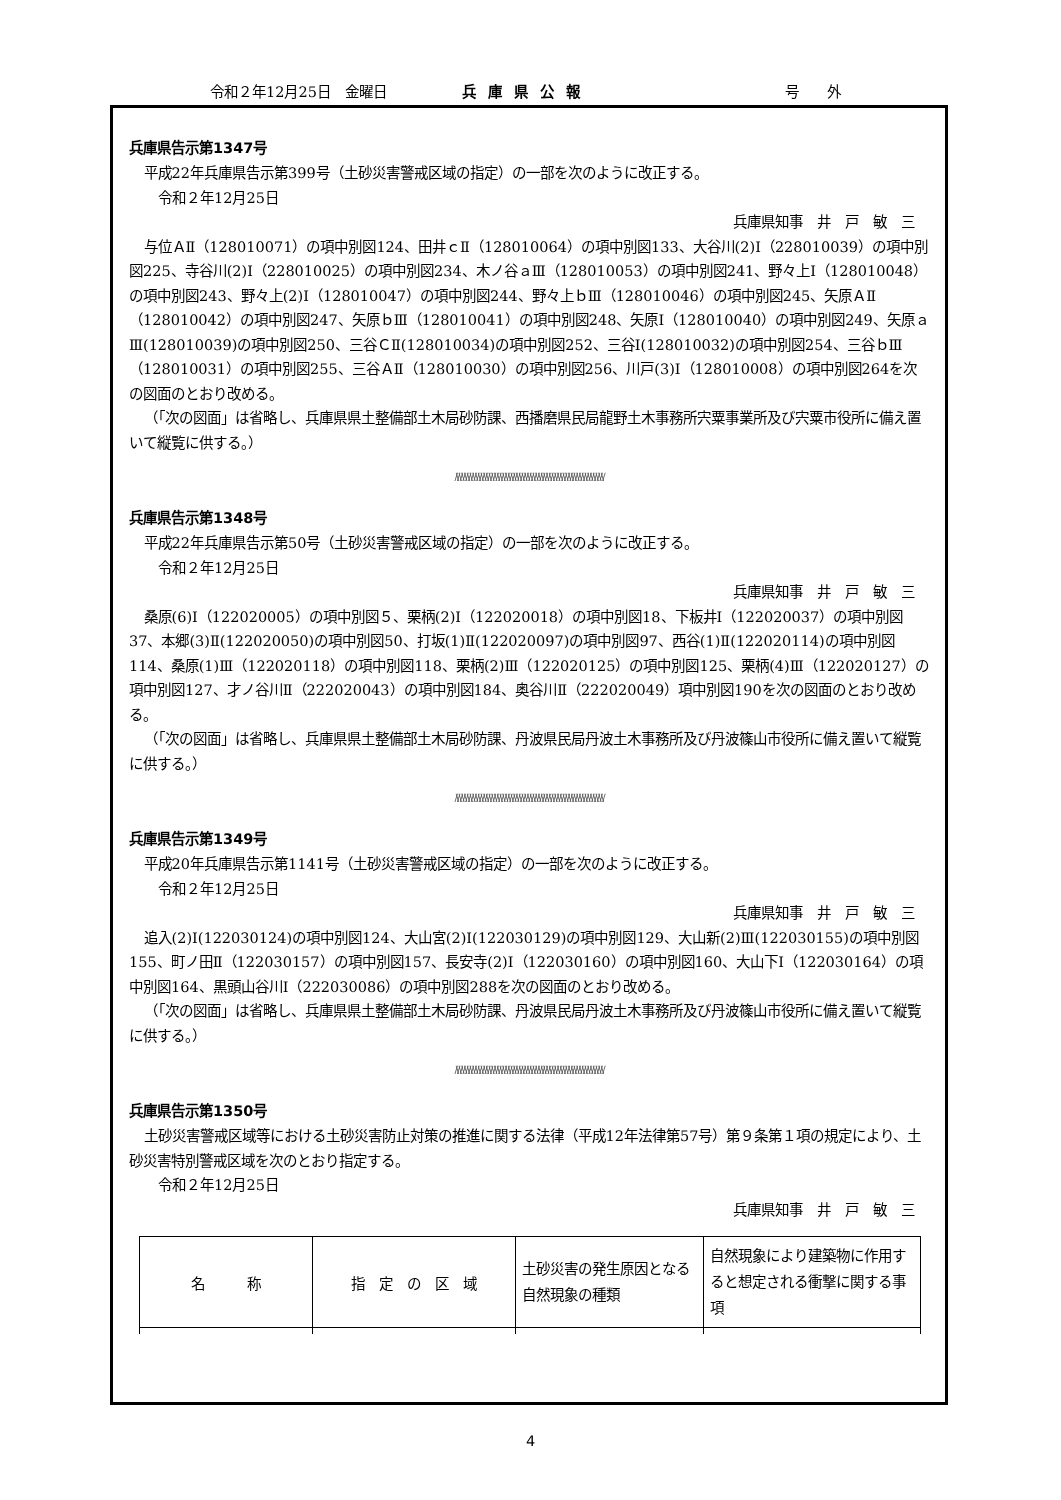令和２年12月25日　金曜日 兵庫県公報 号　　外
兵庫県告示第1347号
平成22年兵庫県告示第399号（土砂災害警戒区域の指定）の一部を次のように改正する。
令和２年12月25日
兵庫県知事　井　戸　敏　三
与位ＡⅡ（128010071）の項中別図124、田井ｃⅡ（128010064）の項中別図133、大谷川(2)Ⅰ（228010039）の項中別図225、寺谷川(2)Ⅰ（228010025）の項中別図234、木ノ谷ａⅢ（128010053）の項中別図241、野々上Ⅰ（128010048）の項中別図243、野々上(2)Ⅰ（128010047）の項中別図244、野々上ｂⅢ（128010046）の項中別図245、矢原ＡⅡ（128010042）の項中別図247、矢原ｂⅢ（128010041）の項中別図248、矢原Ⅰ（128010040）の項中別図249、矢原ａⅢ(128010039)の項中別図250、三谷ＣⅡ(128010034)の項中別図252、三谷Ⅰ(128010032)の項中別図254、三谷ｂⅢ（128010031）の項中別図255、三谷ＡⅡ（128010030）の項中別図256、川戸(3)Ⅰ（128010008）の項中別図264を次の図面のとおり改める。
（「次の図面」は省略し、兵庫県県土整備部土木局砂防課、西播磨県民局龍野土木事務所宍粟事業所及び宍粟市役所に備え置いて縦覧に供する。）
/\/\/\/\/\/\/\/\/\/\/\/\/\/\/\/\/\/\/\/\/\/\/\/\/\/\/\/\/\/\/\/\/\/\/\/\/\/\/\/\/\/\/\/\/\/\/\/\/\/\/\/\/\/\/
兵庫県告示第1348号
平成22年兵庫県告示第50号（土砂災害警戒区域の指定）の一部を次のように改正する。
令和２年12月25日
兵庫県知事　井　戸　敏　三
桑原(6)Ⅰ（122020005）の項中別図５、栗柄(2)Ⅰ（122020018）の項中別図18、下板井Ⅰ（122020037）の項中別図37、本郷(3)Ⅱ(122020050)の項中別図50、打坂(1)Ⅱ(122020097)の項中別図97、西谷(1)Ⅱ(122020114)の項中別図114、桑原(1)Ⅲ（122020118）の項中別図118、栗柄(2)Ⅲ（122020125）の項中別図125、栗柄(4)Ⅲ（122020127）の項中別図127、才ノ谷川Ⅱ（222020043）の項中別図184、奥谷川Ⅱ（222020049）項中別図190を次の図面のとおり改める。
（「次の図面」は省略し、兵庫県県土整備部土木局砂防課、丹波県民局丹波土木事務所及び丹波篠山市役所に備え置いて縦覧に供する。）
/\/\/\/\/\/\/\/\/\/\/\/\/\/\/\/\/\/\/\/\/\/\/\/\/\/\/\/\/\/\/\/\/\/\/\/\/\/\/\/\/\/\/\/\/\/\/\/\/\/\/\/\/\/\/
兵庫県告示第1349号
平成20年兵庫県告示第1141号（土砂災害警戒区域の指定）の一部を次のように改正する。
令和２年12月25日
兵庫県知事　井　戸　敏　三
追入(2)Ⅰ(122030124)の項中別図124、大山宮(2)Ⅰ(122030129)の項中別図129、大山新(2)Ⅲ(122030155)の項中別図155、町ノ田Ⅱ（122030157）の項中別図157、長安寺(2)Ⅰ（122030160）の項中別図160、大山下Ⅰ（122030164）の項中別図164、黒頭山谷川Ⅰ（222030086）の項中別図288を次の図面のとおり改める。
（「次の図面」は省略し、兵庫県県土整備部土木局砂防課、丹波県民局丹波土木事務所及び丹波篠山市役所に備え置いて縦覧に供する。）
/\/\/\/\/\/\/\/\/\/\/\/\/\/\/\/\/\/\/\/\/\/\/\/\/\/\/\/\/\/\/\/\/\/\/\/\/\/\/\/\/\/\/\/\/\/\/\/\/\/\/\/\/\/\/
兵庫県告示第1350号
土砂災害警戒区域等における土砂災害防止対策の推進に関する法律（平成12年法律第57号）第９条第１項の規定により、土砂災害特別警戒区域を次のとおり指定する。
令和２年12月25日
兵庫県知事　井　戸　敏　三
| 名 称 | 指 定 の 区 域 | 土砂災害の発生原因となる自然現象の種類 | 自然現象により建築物に作用すると想定される衝撃に関する事項 |
4